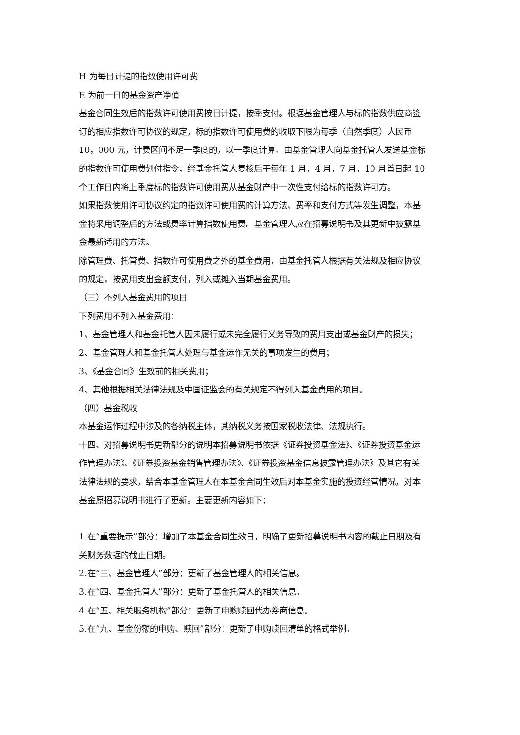H 为每日计提的指数使用许可费
E 为前一日的基金资产净值
基金合同生效后的指数许可使用费按日计提，按季支付。根据基金管理人与标的指数供应商签订的相应指数许可协议的规定，标的指数许可使用费的收取下限为每季（自然季度）人民币 10，000 元，计费区间不足一季度的，以一季度计算。由基金管理人向基金托管人发送基金标的指数许可使用费划付指令，经基金托管人复核后于每年 1 月，4 月，7 月，10 月首日起 10 个工作日内将上季度标的指数许可使用费从基金财产中一次性支付给标的指数许可方。
如果指数使用许可协议约定的指数许可使用费的计算方法、费率和支付方式等发生调整，本基金将采用调整后的方法或费率计算指数使用费。基金管理人应在招募说明书及其更新中披露基金最新适用的方法。
除管理费、托管费、指数许可使用费之外的基金费用，由基金托管人根据有关法规及相应协议的规定，按费用支出金额支付，列入或摊入当期基金费用。
（三）不列入基金费用的项目
下列费用不列入基金费用：
1、基金管理人和基金托管人因未履行或未完全履行义务导致的费用支出或基金财产的损失；
2、基金管理人和基金托管人处理与基金运作无关的事项发生的费用；
3、《基金合同》生效前的相关费用；
4、其他根据相关法律法规及中国证监会的有关规定不得列入基金费用的项目。
（四）基金税收
本基金运作过程中涉及的各纳税主体，其纳税义务按国家税收法律、法规执行。
十四、对招募说明书更新部分的说明本招募说明书依据《证券投资基金法》、《证券投资基金运作管理办法》、《证券投资基金销售管理办法》、《证券投资基金信息披露管理办法》及其它有关法律法规的要求，结合本基金管理人在本基金合同生效后对本基金实施的投资经营情况，对本基金原招募说明书进行了更新。主要更新内容如下：
1.在“重要提示”部分：增加了本基金合同生效日，明确了更新招募说明书内容的截止日期及有关财务数据的截止日期。
2.在“三、基金管理人”部分：更新了基金管理人的相关信息。
3.在“四、基金托管人”部分：更新了基金托管人的相关信息。
4.在“五、相关服务机构”部分：更新了申购赎回代办券商信息。
5.在“九、基金份额的申购、赎回”部分：更新了申购赎回清单的格式举例。